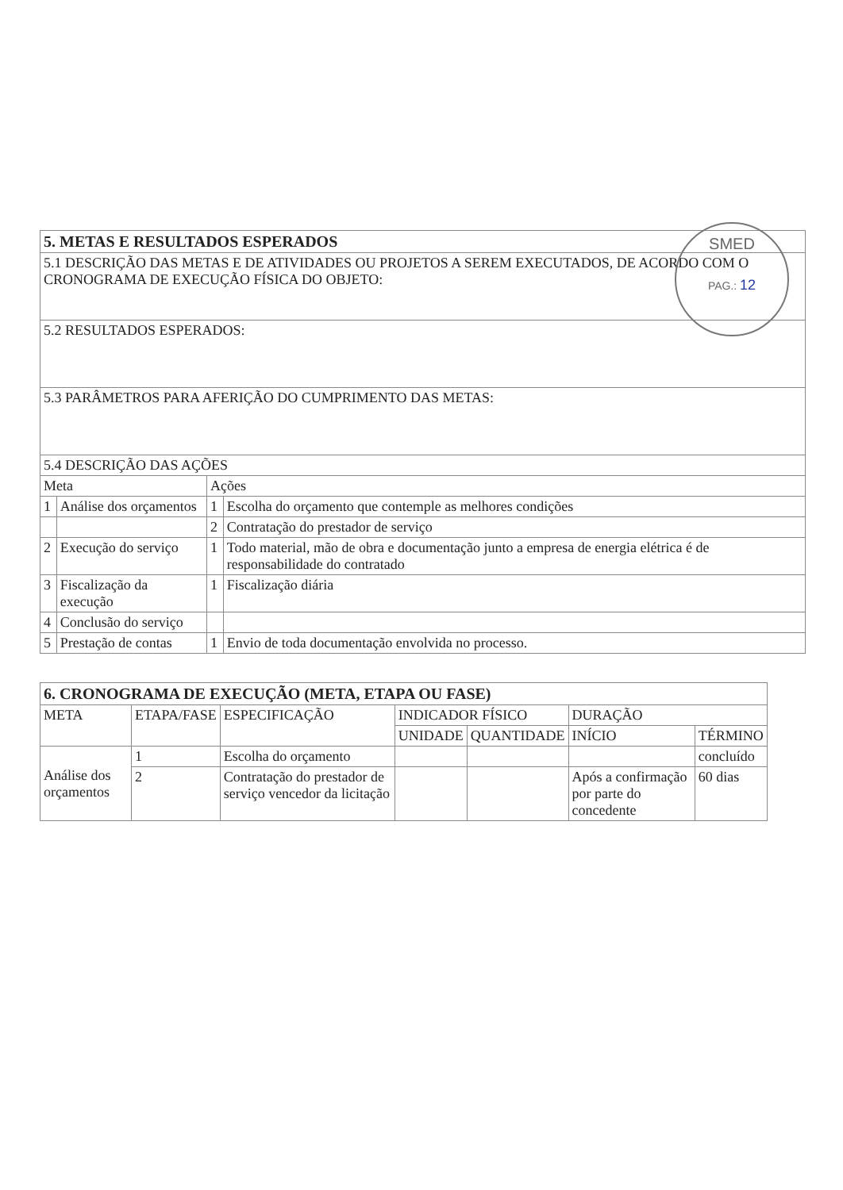SMED
PAG.: 12
| 5. METAS E RESULTADOS ESPERADOS | | | |
| 5.1 DESCRIÇÃO DAS METAS E DE ATIVIDADES OU PROJETOS A SEREM EXECUTADOS, DE ACORDO COM O CRONOGRAMA DE EXECUÇÃO FÍSICA DO OBJETO: | | | |
| 5.2 RESULTADOS ESPERADOS: | | | |
| 5.3 PARÂMETROS PARA AFERIÇÃO DO CUMPRIMENTO DAS METAS: | | | |
| 5.4 DESCRIÇÃO DAS AÇÕES | | | |
| Meta | | Ações | |
| 1 | Análise dos orçamentos | 1 | Escolha do orçamento que contemple as melhores condições |
| | | 2 | Contratação do prestador de serviço |
| 2 | Execução do serviço | 1 | Todo material, mão de obra e documentação junto a empresa de energia elétrica é de responsabilidade do contratado |
| 3 | Fiscalização da execução | 1 | Fiscalização diária |
| 4 | Conclusão do serviço | | |
| 5 | Prestação de contas | 1 | Envio de toda documentação envolvida no processo. |
| 6. CRONOGRAMA DE EXECUÇÃO (META, ETAPA OU FASE) | | | | | | |
| META | ETAPA/FASE | ESPECIFICAÇÃO | INDICADOR FÍSICO | | DURAÇÃO | |
| | | | UNIDADE | QUANTIDADE | INÍCIO | TÉRMINO |
| Análise dos orçamentos | 1 | Escolha do orçamento | | | | concluído |
| | 2 | Contratação do prestador de serviço vencedor da licitação | | | Após a confirmação por parte do concedente | 60 dias |